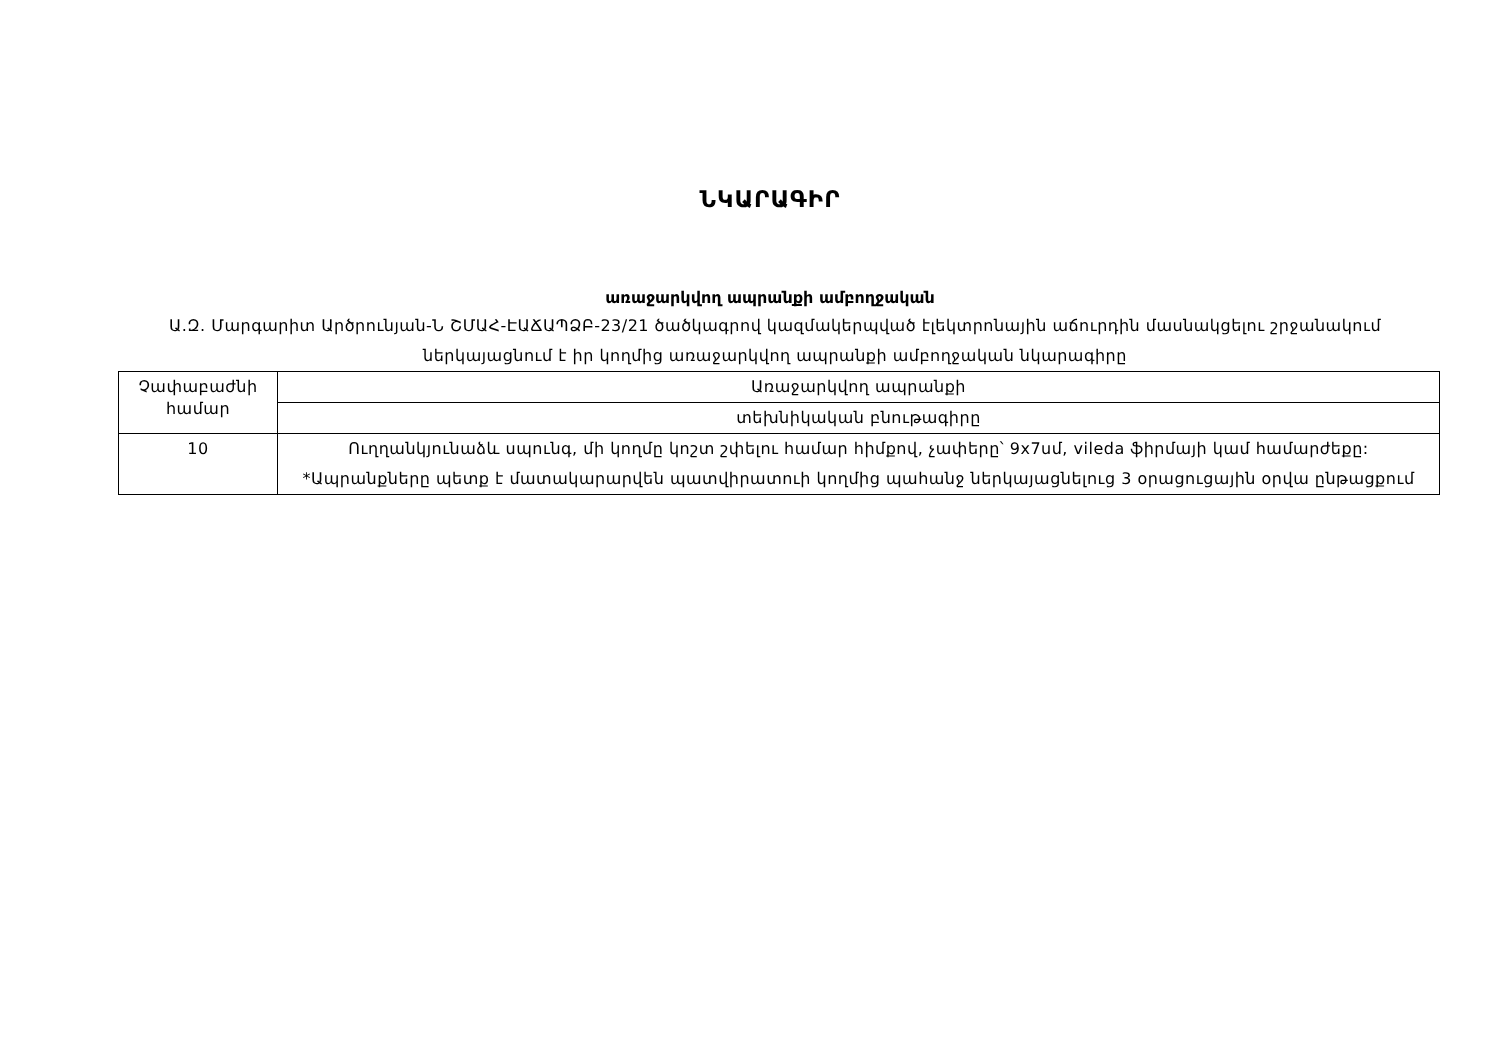ՆԿԱՐԱԳԻՐ
առաջարկվող ապրանքի ամբողջական
Ա.Զ. Մարգարիտ Արծրունյան-Ն ՇՄԱՀ-ԷԱՃԱՊՁԲ-23/21 ծածկագրով կազմակերպված էլեկտրոնային աճուրդին մասնակցելու շրջանակում ներկայացնում է իր կողմից առաջարկվող ապրանքի ամբողջական նկարագիրը
| Չափաբաժնի համար | Առաջարկվող ապրանքի |
| | տեխնիկական բնութագիրը |
| 10 | Ուղղանկյունաձև սպունգ, մի կողմը կոշտ շփելու համար հիմքով, չափերը՝ 9x7սմ, vileda ֆիրմայի կամ համարժեքը: *Ապրանքները պետք է մատակարարվեն պատվիրատուի կողմից պահանջ ներկայացնելուց 3 օրացուցային օրվա ընթացքում |